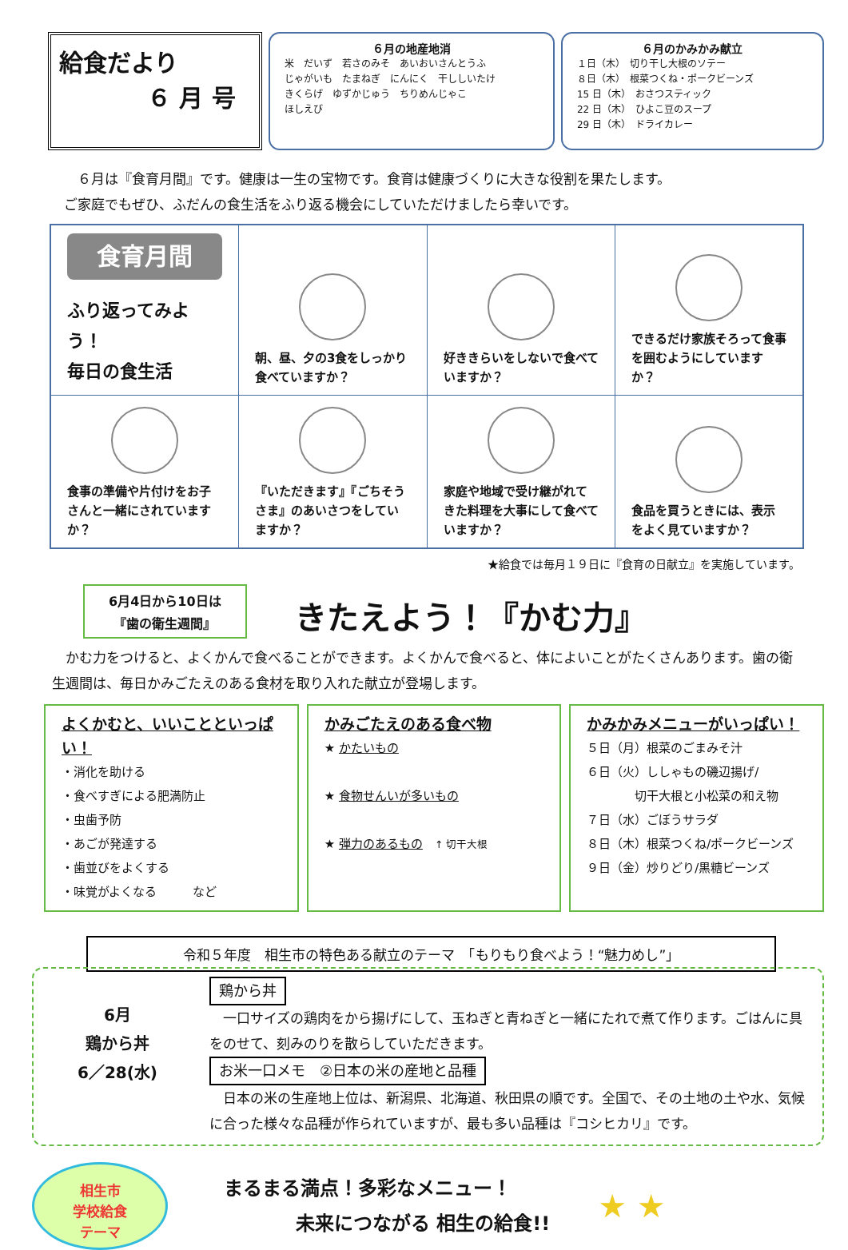給食だより
６ 月 号
６月の地産地消
米　だいず　若さのみそ　あいおいさんとうふ
じゃがいも　たまねぎ　にんにく　干ししいたけ
きくらげ　ゆずかじゅう　ちりめんじゃこ
ほしえび
６月のかみかみ献立
１日（木）　切り干し大根のソテー
８日（木）　根菜つくね・ポークビーンズ
15 日（木）　おさつスティック
22 日（木）　ひよこ豆のスープ
29 日（木）　ドライカレー
　６月は『食育月間』です。健康は一生の宝物です。食育は健康づくりに大きな役割を果たします。
ご家庭でもぜひ、ふだんの食生活をふり返る機会にしていただけましたら幸いです。
| 食育月間 ふり返ってみよう！ 毎日の食生活 | 朝、昼、夕の3食をしっかり食べていますか？ | 好ききらいをしないで食べていますか？ | できるだけ家族そろって食事を囲むようにしていますか？ |
| 食事の準備や片付けをお子さんと一緒にされていますか？ | 『いただきます』『ごちそうさま』のあいさつをしていますか？ | 家庭や地域で受け継がれてきた料理を大事にして食べていますか？ | 食品を買うときには、表示をよく見ていますか？ |
★給食では毎月１９日に『食育の日献立』を実施しています。
6月4日から10日は
『歯の衛生週間』
きたえよう！『かむ力』
　かむ力をつけると、よくかんで食べることができます。よくかんで食べると、体によいことがたくさんあります。歯の衛生週間は、毎日かみごたえのある食材を取り入れた献立が登場します。
よくかむと、いいことといっぱい！
・消化を助ける
・食べすぎによる肥満防止
・虫歯予防
・あごが発達する
・歯並びをよくする
・味覚がよくなる　　　など
かみごたえのある食べ物
★ かたいもの
★ 食物せんいが多いもの
★ 弾力のあるもの　↑ 切干大根
かみかみメニューがいっぱい！
５日（月）根菜のごまみそ汁
６日（火）ししゃもの磯辺揚げ/
　　　　切干大根と小松菜の和え物
７日（水）ごぼうサラダ
８日（木）根菜つくね/ポークビーンズ
９日（金）炒りどり/黒糖ビーンズ
令和５年度　相生市の特色ある献立のテーマ　「もりもり食べよう！“魅力めし”」
6月
鶏から丼
6／28(水)
鶏から丼
　一口サイズの鶏肉をから揚げにして、玉ねぎと青ねぎと一緒にたれで煮て作ります。ごはんに具をのせて、刻みのりを散らしていただきます。
お米一口メモ　②日本の米の産地と品種
　日本の米の生産地上位は、新潟県、北海道、秋田県の順です。全国で、その土地の土や水、気候に合った様々な品種が作られていますが、最も多い品種は『コシヒカリ』です。
相生市
学校給食
テーマ
まるまる満点！多彩なメニュー！
未来につながる 相生の給食!!
★ ★